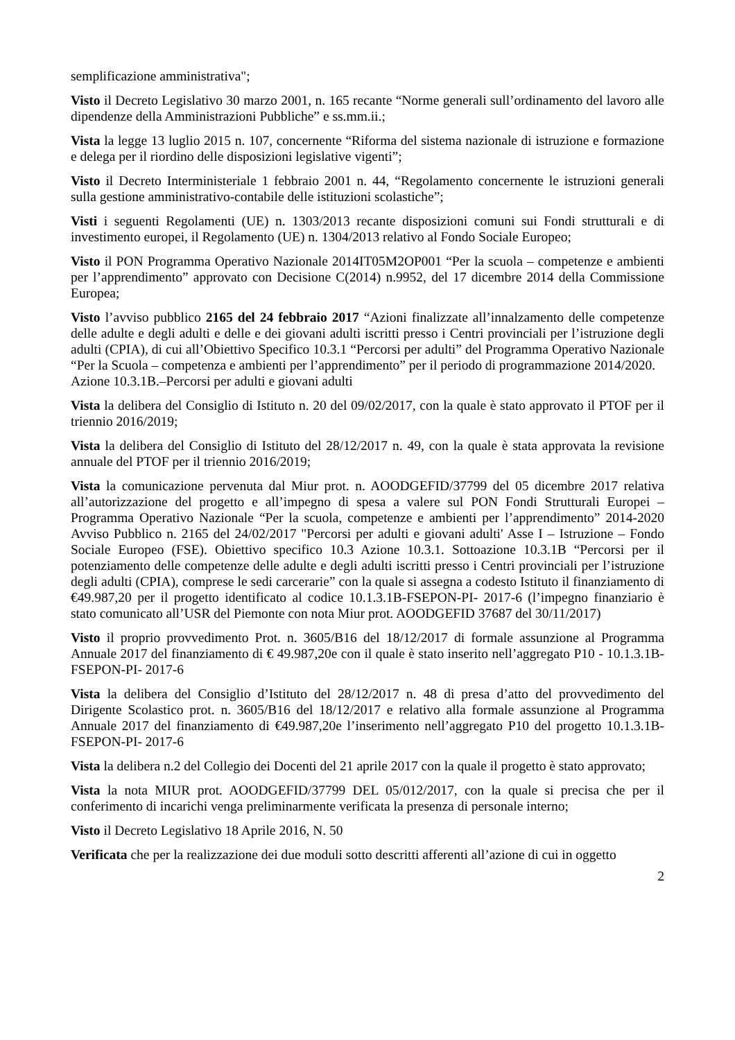semplificazione amministrativa";
Visto il Decreto Legislativo 30 marzo 2001, n. 165 recante “Norme generali sull’ordinamento del lavoro alle dipendenze della Amministrazioni Pubbliche” e ss.mm.ii.;
Vista la legge 13 luglio 2015 n. 107, concernente “Riforma del sistema nazionale di istruzione e formazione e delega per il riordino delle disposizioni legislative vigenti”;
Visto il Decreto Interministeriale 1 febbraio 2001 n. 44, “Regolamento concernente le istruzioni generali sulla gestione amministrativo-contabile delle istituzioni scolastiche”;
Visti i seguenti Regolamenti (UE) n. 1303/2013 recante disposizioni comuni sui Fondi strutturali e di investimento europei, il Regolamento (UE) n. 1304/2013 relativo al Fondo Sociale Europeo;
Visto il PON Programma Operativo Nazionale 2014IT05M2OP001 “Per la scuola – competenze e ambienti per l’apprendimento” approvato con Decisione C(2014) n.9952, del 17 dicembre 2014 della Commissione Europea;
Visto l’avviso pubblico 2165 del 24 febbraio 2017 “Azioni finalizzate all’innalzamento delle competenze delle adulte e degli adulti e delle e dei giovani adulti iscritti presso i Centri provinciali per l’istruzione degli adulti (CPIA), di cui all’Obiettivo Specifico 10.3.1 “Percorsi per adulti” del Programma Operativo Nazionale “Per la Scuola – competenza e ambienti per l’apprendimento” per il periodo di programmazione 2014/2020.
Azione 10.3.1B.–Percorsi per adulti e giovani adulti
Vista la delibera del Consiglio di Istituto n. 20 del 09/02/2017, con la quale è stato approvato il PTOF per il triennio 2016/2019;
Vista la delibera del Consiglio di Istituto del 28/12/2017 n. 49, con la quale è stata approvata la revisione annuale del PTOF per il triennio 2016/2019;
Vista la comunicazione pervenuta dal Miur prot. n. AOODGEFID/37799 del 05 dicembre 2017 relativa all’autorizzazione del progetto e all’impegno di spesa a valere sul PON Fondi Strutturali Europei – Programma Operativo Nazionale “Per la scuola, competenze e ambienti per l’apprendimento” 2014-2020 Avviso Pubblico n. 2165 del 24/02/2017 "Percorsi per adulti e giovani adulti' Asse I – Istruzione – Fondo Sociale Europeo (FSE). Obiettivo specifico 10.3 Azione 10.3.1. Sottoazione 10.3.1B “Percorsi per il potenziamento delle competenze delle adulte e degli adulti iscritti presso i Centri provinciali per l’istruzione degli adulti (CPIA), comprese le sedi carcerarie” con la quale si assegna a codesto Istituto il finanziamento di €49.987,20 per il progetto identificato al codice 10.1.3.1B-FSEPON-PI- 2017-6 (l’impegno finanziario è stato comunicato all’USR del Piemonte con nota Miur prot. AOODGEFID 37687 del 30/11/2017)
Visto il proprio provvedimento Prot. n. 3605/B16 del 18/12/2017 di formale assunzione al Programma Annuale 2017 del finanziamento di € 49.987,20e con il quale è stato inserito nell’aggregato P10 - 10.1.3.1B-FSEPON-PI- 2017-6
Vista la delibera del Consiglio d’Istituto del 28/12/2017 n. 48 di presa d’atto del provvedimento del Dirigente Scolastico prot. n. 3605/B16 del 18/12/2017 e relativo alla formale assunzione al Programma Annuale 2017 del finanziamento di €49.987,20e l’inserimento nell’aggregato P10 del progetto 10.1.3.1B-FSEPON-PI- 2017-6
Vista la delibera n.2 del Collegio dei Docenti del 21 aprile 2017 con la quale il progetto è stato approvato;
Vista la nota MIUR prot. AOODGEFID/37799 DEL 05/012/2017, con la quale si precisa che per il conferimento di incarichi venga preliminarmente verificata la presenza di personale interno;
Visto il Decreto Legislativo 18 Aprile 2016, N. 50
Verificata che per la realizzazione dei due moduli sotto descritti afferenti all’azione di cui in oggetto
2